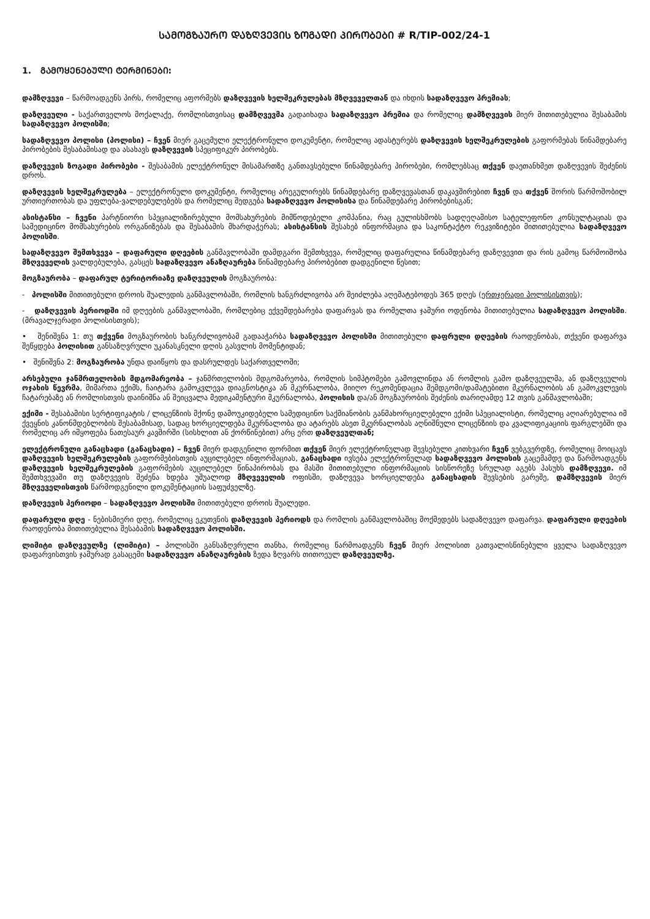ᲡᲐᲛᲝᲒᲖᲐᲣᲠᲝ ᲓᲐᲖᲦᲕᲔᲕᲘᲡ ᲖᲝᲒᲐᲓᲘ ᲞᲘᲠᲝᲑᲔᲑᲘ # R/TIP-002/24-1
1. ᲒᲐᲛᲝᲧᲔᲜᲔᲑᲣᲚᲘ ᲢᲔᲠᲛᲘᲜᲔᲑᲘ:
დამზღვევი – წარმოადგენს პირს, რომელიც აფორმებს დაზღვევის ხელშეკრულებას მზღვეველთან და იხდის სადაზღვევო პრემიას;
დაზღვეული - საქართველოს მოქალაქე, რომლისთვისაც დამზღვევმა გადაიხადა სადაზღვევო პრემია და რომელიც დამზღვევის მიერ მითითებულია შესაბამის სადაზღვევო პოლისში;
სადაზღვევო პოლისი (პოლისი) – ჩვენ მიერ გაცემული ელექტრონული დოკუმენტი, რომელიც ადასტურებს დაზღვევის ხელშეკრულების გაფორმებას წინამდებარე პირობების შესაბამისად და ასახავს დაზღვევის სპეციფიკურ პირობებს.
დაზღვევის ზოგადი პირობები - შესაბამის ელექტრონულ მისამართზე განთავსებული წინამდებარე პირობები, რომლებსაც თქვენ დაეთანხმეთ დაზღვევის შეძენის დროს.
დაზღვევის ხელშეკრულება – ელექტრონული დოკუმენტი, რომელიც არეგულირებს წინამდებარე დაზღვევასთან დაკავშირებით ჩვენ და თქვენ შორის წარმოშობილ ურთიერთობას და უფლება-ვალდებულებებს და რომელიც შედგება სადაზღვევო პოლისისა და წინამდებარე პირობებისგან;
ასისტანსი – ჩვენი პარტნიორი სპეციალიზირებული მომსახურების მიმწოდებელი კომპანია, რაც გულისხმობს სადღეღამისო სატელეფონო კონსულტაციას და სამედიცინო მომსახურების ორგანიზებას და შესაბამის მხარდაჭერას; ასისტანსის შესახებ ინფორმაცია და საკონტაქტო რეკვიზიტები მითითებულია სადაზღვევო პოლისში.
სადაზღვევო შემთხვევა – დაფარული დღეების განმავლობაში დამდგარი შემთხვევა, რომელიც დაფარულია წინამდებარე დაზღვევით და რის გამოც წარმოიშობა მზღვეველის ვალდებულება, გასცეს სადაზღვევო ანაზღაურება წინამდებარე პირობებით დადგენილი წესით;
მოგზაურობა – დაფარულ ტერიტორიაზე დაზღვეულის მოგზაურობა:
- პოლისში მითითებული დროის შუალედის განმავლობაში, რომლის ხანგრძლივობა არ შეიძლება აღემატებოდეს 365 დღეს (ერთჯერადი პოლისისთვის);
- დაზღვევის პერიოდში იმ დღეების განმავლობაში, რომლებიც ექვემდებარება დაფარვას და რომელთა ჯამური ოდენობა მითითებულია სადაზღვევო პოლისში. (მრავალჯერადი პოლისისთვის);
• შენიშვნა 1: თუ თქვენი მოგზაურობის ხანგრძლივობამ გადააჭარბა სადაზღვევო პოლისში მითითებული დაფრული დღეების რაოდენობას, თქვენი დაფარვა შეწყდება პოლისით განსაზღვრული უკანასკნელი დღის გასვლის მომენტიდან;
• შენიშვნა 2: მოგზაურობა უნდა დაიწყოს და დასრულდეს საქართველოში;
არსებული ჯანმრთელობის მდგომარეობა – ჯანმრთელობის მდგომარეობა, რომლის სიმპტომები გამოვლინდა ან რომლის გამო დაზღვეულმა, ან დაზღვეულის ოჯახის წევრმა, მიმართა ექიმს, ჩაიტარა გამოკვლევა დიაგნოსტიკა ან მკურნალობა, მიიღო რეკომენდაცია შემდგომი/დამატებითი მკურნალობის ან გამოკვლევის ჩატარებაზე ან რომლისთვის დაინიშნა ან შეიცვალა მედიკამენტური მკურნალობა, პოლისის და/ან მოგზაურობის შეძენის თარიღამდე 12 თვის განმავლობაში;
ექიმი - შესაბამისი სერტიფიკატის / ლიცენზიის მქონე დამოუკიდებელი სამედიცინო საქმიანობის განმახორციელებელი ექიმი სპეციალისტი, რომელიც აღიარებულია იმ ქვეყნის კანონმდებლობის შესაბამისად, სადაც ხორციელდება მკურნალობა და ატარებს ასეთ მკურნალობას აღნიშნული ლიცენზიის და კვალიფიკაციის ფარგლებში და რომელიც არ იმყოფება ნათესაურ კავშირში (სისხლით ან ქორწინებით) არც ერთ დაზღვეულთან;
ელექტრონული განაცხადი (განაცხადი) – ჩვენ მიერ დადგენილი ფორმით თქვენ მიერ ელექტრონულად შევსებული კითხვარი ჩვენ ვებგვერდზე, რომელიც მოიცავს დაზღვევის ხელშეკრულების გაფორმებისთვის აუცილებელ ინფორმაციას, განაცხადი ივსება ელექტრონულად სადაზღვევო პოლისის გაცემამდე და წარმოადგენს დაზღვევის ხელშეკრულების გაფორმების აუცილებელ წინაპირობას და მასში მითითებული ინფორმაციის სისწორეზე სრულად აგებს პასუხს დამზღვევი. იმ შემთხვევაში თუ დაზღვევის შეძენა ხდება უშუალოდ მზღვეველის ოფისში, დაზღვევა ხორციელდება განაცხადის შევსების გარეშე, დამზღვევის მიერ მზღვეველისთვის წარმოდგენილი დოკუმენტაციის საფუძველზე.
დაზღვევის პერიოდი – სადაზღვევო პოლისში მითითებული დროის შუალედი.
დაფარული დღე - ნებისმიერი დღე, რომელიც ეკუთვნის დაზღვევის პერიოდს და რომლის განმავლობაშიც მოქმედებს სადაზღვევო დაფარვა. დაფარული დღეების რაოდენობა მითითებულია შესაბამის სადაზღვევო პოლისში.
ლიმიტი დაზღვეულზე (ლიმიტი) – პოლისში განსაზღვრული თანხა, რომელიც წარმოადგენს ჩვენ მიერ პოლისით გათვალისწინებული ყველა სადაზღვევო დაფარვისთვის ჯამურად გასაცემი სადაზღვევო ანაზღაურების ზედა ზღვარს თითოეულ დაზღვეულზე.